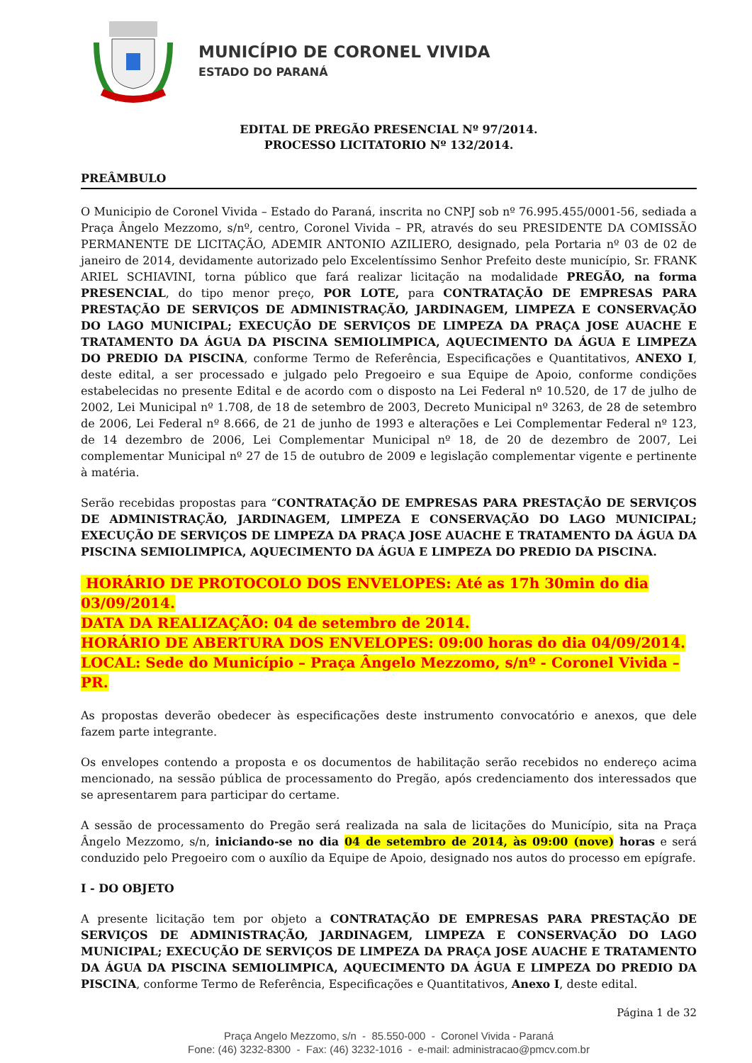MUNICÍPIO DE CORONEL VIVIDA
ESTADO DO PARANÁ
EDITAL DE PREGÃO PRESENCIAL Nº 97/2014.
PROCESSO LICITATORIO Nº 132/2014.
PREÂMBULO
O Municipio de Coronel Vivida – Estado do Paraná, inscrita no CNPJ sob nº 76.995.455/0001-56, sediada a Praça Ângelo Mezzomo, s/nº, centro, Coronel Vivida – PR, através do seu PRESIDENTE DA COMISSÃO PERMANENTE DE LICITAÇÃO, ADEMIR ANTONIO AZILIERO, designado, pela Portaria nº 03 de 02 de janeiro de 2014, devidamente autorizado pelo Excelentíssimo Senhor Prefeito deste município, Sr. FRANK ARIEL SCHIAVINI, torna público que fará realizar licitação na modalidade PREGÃO, na forma PRESENCIAL, do tipo menor preço, POR LOTE, para CONTRATAÇÃO DE EMPRESAS PARA PRESTAÇÃO DE SERVIÇOS DE ADMINISTRAÇÃO, JARDINAGEM, LIMPEZA E CONSERVAÇÃO DO LAGO MUNICIPAL; EXECUÇÃO DE SERVIÇOS DE LIMPEZA DA PRAÇA JOSE AUACHE E TRATAMENTO DA ÁGUA DA PISCINA SEMIOLIMPICA, AQUECIMENTO DA ÁGUA E LIMPEZA DO PREDIO DA PISCINA, conforme Termo de Referência, Especificações e Quantitativos, ANEXO I, deste edital, a ser processado e julgado pelo Pregoeiro e sua Equipe de Apoio, conforme condições estabelecidas no presente Edital e de acordo com o disposto na Lei Federal nº 10.520, de 17 de julho de 2002, Lei Municipal nº 1.708, de 18 de setembro de 2003, Decreto Municipal nº 3263, de 28 de setembro de 2006, Lei Federal nº 8.666, de 21 de junho de 1993 e alterações e Lei Complementar Federal nº 123, de 14 dezembro de 2006, Lei Complementar Municipal nº 18, de 20 de dezembro de 2007, Lei complementar Municipal nº 27 de 15 de outubro de 2009 e legislação complementar vigente e pertinente à matéria.
Serão recebidas propostas para “CONTRATAÇÃO DE EMPRESAS PARA PRESTAÇÃO DE SERVIÇOS DE ADMINISTRAÇÃO, JARDINAGEM, LIMPEZA E CONSERVAÇÃO DO LAGO MUNICIPAL; EXECUÇÃO DE SERVIÇOS DE LIMPEZA DA PRAÇA JOSE AUACHE E TRATAMENTO DA ÁGUA DA PISCINA SEMIOLIMPICA, AQUECIMENTO DA ÁGUA E LIMPEZA DO PREDIO DA PISCINA.
HORÁRIO DE PROTOCOLO DOS ENVELOPES: Até as 17h 30min do dia
03/09/2014.
DATA DA REALIZAÇÃO: 04 de setembro de 2014.
HORÁRIO DE ABERTURA DOS ENVELOPES: 09:00 horas do dia 04/09/2014.
LOCAL: Sede do Município – Praça Ângelo Mezzomo, s/nº - Coronel Vivida – PR.
As propostas deverão obedecer às especificações deste instrumento convocatório e anexos, que dele fazem parte integrante.
Os envelopes contendo a proposta e os documentos de habilitação serão recebidos no endereço acima mencionado, na sessão pública de processamento do Pregão, após credenciamento dos interessados que se apresentarem para participar do certame.
A sessão de processamento do Pregão será realizada na sala de licitações do Município, sita na Praça Ângelo Mezzomo, s/n, iniciando-se no dia 04 de setembro de 2014, às 09:00 (nove) horas e será conduzido pelo Pregoeiro com o auxílio da Equipe de Apoio, designado nos autos do processo em epígrafe.
I - DO OBJETO
A presente licitação tem por objeto a CONTRATAÇÃO DE EMPRESAS PARA PRESTAÇÃO DE SERVIÇOS DE ADMINISTRAÇÃO, JARDINAGEM, LIMPEZA E CONSERVAÇÃO DO LAGO MUNICIPAL; EXECUÇÃO DE SERVIÇOS DE LIMPEZA DA PRAÇA JOSE AUACHE E TRATAMENTO DA ÁGUA DA PISCINA SEMIOLIMPICA, AQUECIMENTO DA ÁGUA E LIMPEZA DO PREDIO DA PISCINA, conforme Termo de Referência, Especificações e Quantitativos, Anexo I, deste edital.
Página 1 de 32
Praça Angelo Mezzomo, s/n - 85.550-000 - Coronel Vivida - Paraná
Fone: (46) 3232-8300 - Fax: (46) 3232-1016 - e-mail: administracao@pmcv.com.br